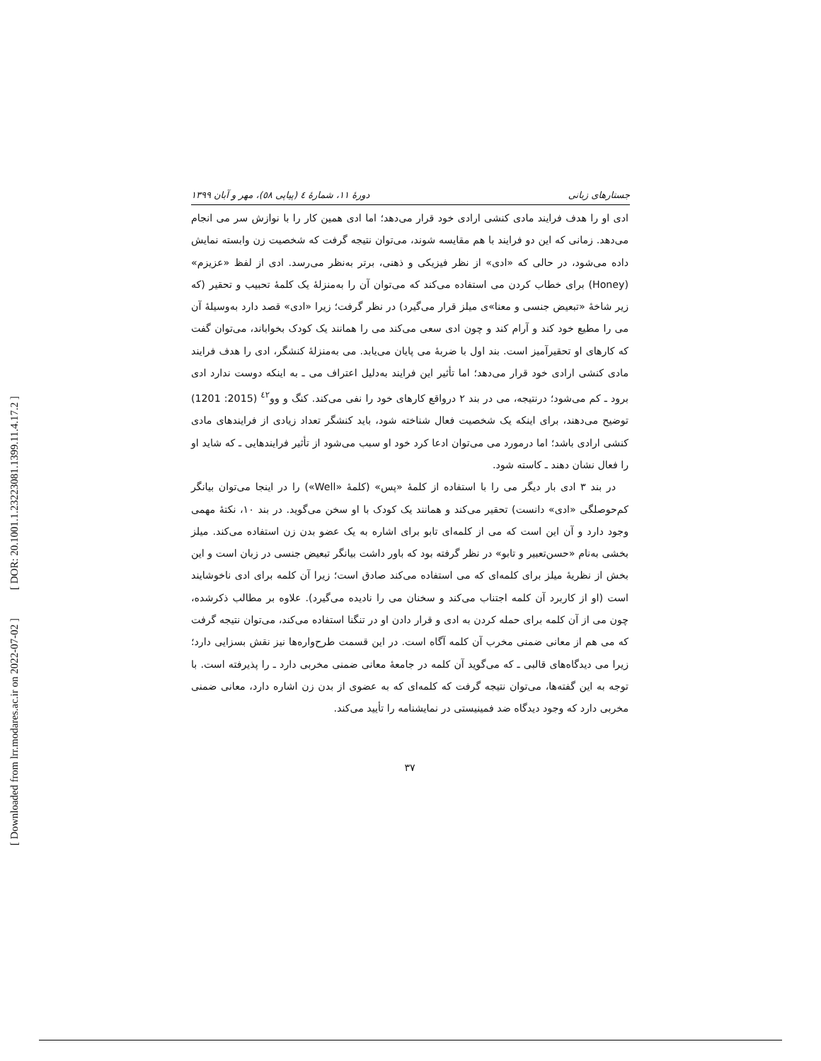[ DOR: 20.1001.1.23223081.1399.11.4.17.2 ]
[ Downloaded from lrr.modares.ac.ir on 2022-07-02 ]
جستارهای زبانی دورۀ ۱۱، شمارۀ ٤ (پیاپی ٥٨)، مهر و آبان ۱۳۹۹
ادی او را هدف فرایند مادی کنشی ارادی خود قرار می‌دهد؛ اما ادی همین کار را با نوازش سر می انجام می‌دهد. زمانی که این دو فرایند با هم مقایسه شوند، می‌توان نتیجه گرفت که شخصیت زن وابسته نمایش داده می‌شود، در حالی که «ادی» از نظر فیزیکی و ذهنی، برتر به‌نظر می‌رسد. ادی از لفظ «عزیزم» (Honey) برای خطاب کردن می استفاده می‌کند که می‌توان آن را به‌منزلۀ یک کلمۀ تحبیب و تحقیر (که زیر شاخۀ «تبعیض جنسی و معنا»ی میلز قرار می‌گیرد) در نظر گرفت؛ زیرا «ادی» قصد دارد به‌وسیلۀ آن می را مطیع خود کند و آرام کند و چون ادی سعی می‌کند می را همانند یک کودک بخواباند، می‌توان گفت که کارهای او تحقیرآمیز است. بند اول با ضربۀ می پایان می‌یابد. می به‌منزلۀ کنشگر، ادی را هدف فرایند مادی کنشی ارادی خود قرار می‌دهد؛ اما تأثیر این فرایند به‌دلیل اعتراف می ـ به اینکه دوست ندارد ادی برود ـ کم می‌شود؛ درنتیجه، می در بند ۲ درواقع کارهای خود را نفی می‌کند. کنگ و وو<sup>٤٢</sup> (2015: 1201) توضیح می‌دهند، برای اینکه یک شخصیت فعال شناخته شود، باید کنشگر تعداد زیادی از فرایندهای مادی کنشی ارادی باشد؛ اما درمورد می می‌توان ادعا کرد خود او سبب می‌شود از تأثیر فرایندهایی ـ که شاید او را فعال نشان دهند ـ کاسته شود.
در بند ۳ ادی بار دیگر می را با استفاده از کلمۀ «پس» (کلمۀ «Well») را در اینجا می‌توان بیانگر کم‌حوصلگی «ادی» دانست) تحقیر می‌کند و همانند یک کودک با او سخن می‌گوید. در بند ۱۰، نکتۀ مهمی وجود دارد و آن این است که می از کلمه‌ای تابو برای اشاره به یک عضو بدن زن استفاده می‌کند. میلز بخشی به‌نام «حسن‌تعبیر و تابو» در نظر گرفته بود که باور داشت بیانگر تبعیض جنسی در زبان است و این بخش از نظریۀ میلز برای کلمه‌ای که می استفاده می‌کند صادق است؛ زیرا آن کلمه برای ادی ناخوشایند است (او از کاربرد آن کلمه اجتناب می‌کند و سخنان می را نادیده می‌گیرد). علاوه بر مطالب ذکرشده، چون می از آن کلمه برای حمله کردن به ادی و قرار دادن او در تنگنا استفاده می‌کند، می‌توان نتیجه گرفت که می هم از معانی ضمنی مخرب آن کلمه آگاه است. در این قسمت طرح‌واره‌ها نیز نقش بسزایی دارد؛ زیرا می دیدگاه‌های قالبی ـ که می‌گوید آن کلمه در جامعۀ معانی ضمنی مخربی دارد ـ را پذیرفته است. با توجه به این گفته‌ها، می‌توان نتیجه گرفت که کلمه‌ای که به عضوی از بدن زن اشاره دارد، معانی ضمنی مخربی دارد که وجود دیدگاه ضد فمینیستی در نمایشنامه را تأیید می‌کند.
۳۷